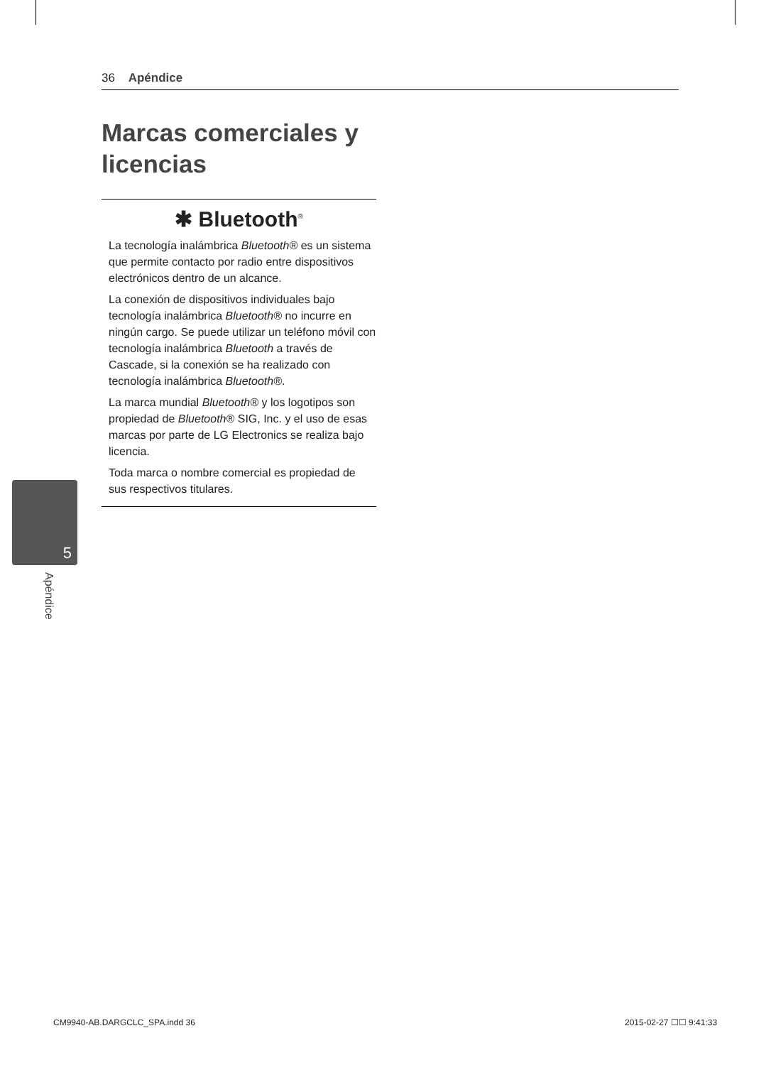36 Apéndice
Marcas comerciales y licencias
✱ Bluetooth<sup>®</sup>
La tecnología inalámbrica Bluetooth® es un sistema que permite contacto por radio entre dispositivos electrónicos dentro de un alcance.
La conexión de dispositivos individuales bajo tecnología inalámbrica Bluetooth® no incurre en ningún cargo. Se puede utilizar un teléfono móvil con tecnología inalámbrica Bluetooth a través de Cascade, si la conexión se ha realizado con tecnología inalámbrica Bluetooth®.
La marca mundial Bluetooth® y los logotipos son propiedad de Bluetooth® SIG, Inc. y el uso de esas marcas por parte de LG Electronics se realiza bajo licencia.
Toda marca o nombre comercial es propiedad de sus respectivos titulares.
5
Apéndice
CM9940-AB.DARGCLC_SPA.indd 36 2015-02-27 ☐☐ 9:41:33